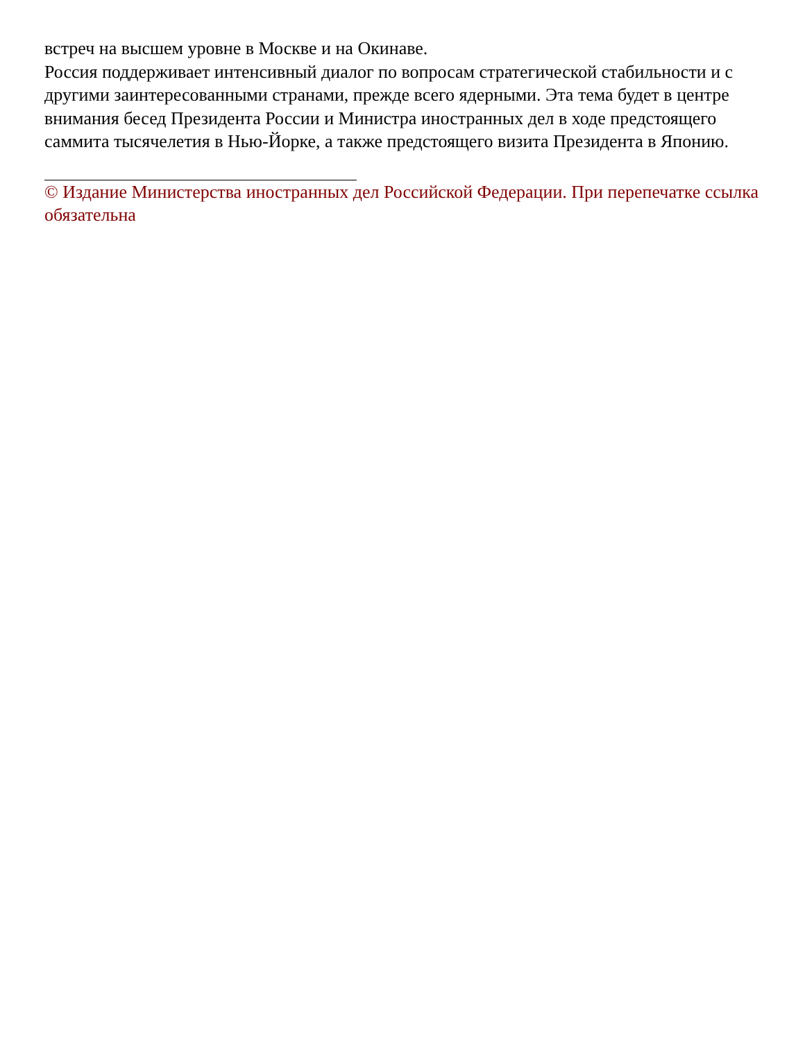встреч на высшем уровне в Москве и на Окинаве.
Россия поддерживает интенсивный диалог по вопросам стратегической стабильности и с другими заинтересованными странами, прежде всего ядерными. Эта тема будет в центре внимания бесед Президента России и Министра иностранных дел в ходе предстоящего саммита тысячелетия в Нью-Йорке, а также предстоящего визита Президента в Японию.
© Издание Министерства иностранных дел Российской Федерации. При перепечатке ссылка обязательна